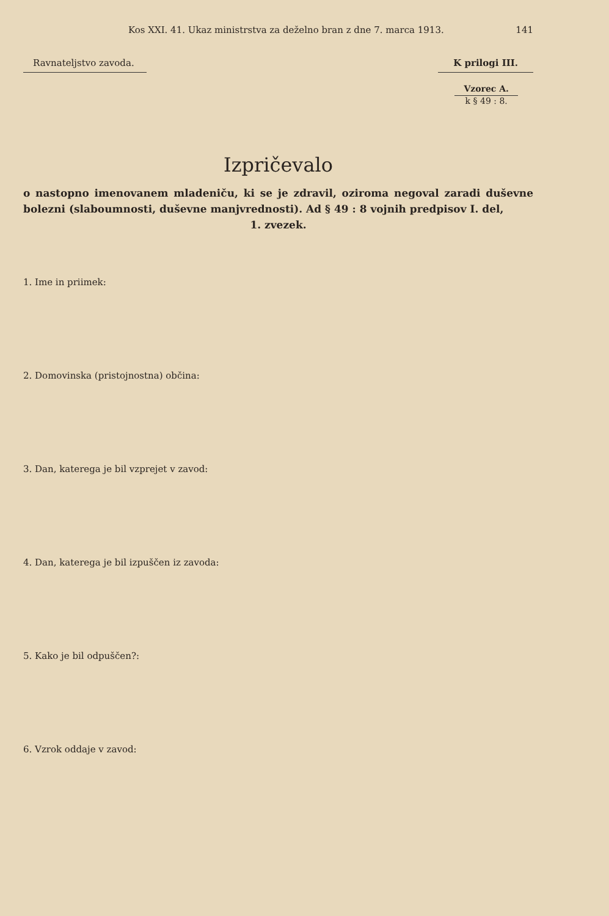Kos XXI. 41. Ukaz ministrstva za deželno bran z dne 7. marca 1913. 141
Ravnateljstvo zavoda. K prilogi III.
Vzorec A. k § 49 : 8.
Izpričevalo
o nastopno imenovanem mladeniču, ki se je zdravil, oziroma negoval zaradi duševne bolezni (slaboumnosti, duševne manjvrednosti). Ad § 49 : 8 vojnih predpisov I. del,
1. zvezek.
1. Ime in priimek:
2. Domovinska (pristojnostna) občina:
3. Dan, katerega je bil vzprejet v zavod:
4. Dan, katerega je bil izpuščen iz zavoda:
5. Kako je bil odpuščen?:
6. Vzrok oddaje v zavod: